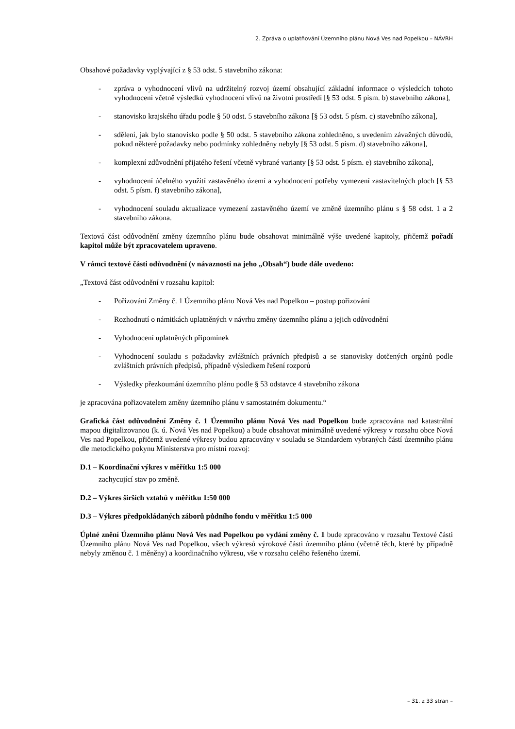2. Zpráva o uplatňování Územního plánu Nová Ves nad Popelkou – NÁVRH
Obsahové požadavky vyplývající z § 53 odst. 5 stavebního zákona:
- zpráva o vyhodnocení vlivů na udržitelný rozvoj území obsahující základní informace o výsledcích tohoto vyhodnocení včetně výsledků vyhodnocení vlivů na životní prostředí [§ 53 odst. 5 písm. b) stavebního zákona],
- stanovisko krajského úřadu podle § 50 odst. 5 stavebního zákona [§ 53 odst. 5 písm. c) stavebního zákona],
- sdělení, jak bylo stanovisko podle § 50 odst. 5 stavebního zákona zohledněno, s uvedením závažných důvodů, pokud některé požadavky nebo podmínky zohledněny nebyly [§ 53 odst. 5 písm. d) stavebního zákona],
- komplexní zdůvodnění přijatého řešení včetně vybrané varianty [§ 53 odst. 5 písm. e) stavebního zákona],
- vyhodnocení účelného využití zastavěného území a vyhodnocení potřeby vymezení zastavitelných ploch [§ 53 odst. 5 písm. f) stavebního zákona],
- vyhodnocení souladu aktualizace vymezení zastavěného území ve změně územního plánu s § 58 odst. 1 a 2 stavebního zákona.
Textová část odůvodnění změny územního plánu bude obsahovat minimálně výše uvedené kapitoly, přičemž pořadí kapitol může být zpracovatelem upraveno.
V rámci textové části odůvodnění (v návaznosti na jeho „Obsah“) bude dále uvedeno:
„Textová část odůvodnění v rozsahu kapitol:
- Pořizování Změny č. 1 Územního plánu Nová Ves nad Popelkou – postup pořizování
- Rozhodnutí o námitkách uplatněných v návrhu změny územního plánu a jejich odůvodnění
- Vyhodnocení uplatněných připomínek
- Vyhodnocení souladu s požadavky zvláštních právních předpisů a se stanovisky dotčených orgánů podle zvláštních právních předpisů, případně výsledkem řešení rozporů
- Výsledky přezkoumání územního plánu podle § 53 odstavce 4 stavebního zákona
je zpracována pořizovatelem změny územního plánu v samostatném dokumentu.“
Grafická část odůvodnění Změny č. 1 Územního plánu Nová Ves nad Popelkou bude zpracována nad katastrální mapou digitalizovanou (k. ú. Nová Ves nad Popelkou) a bude obsahovat minimálně uvedené výkresy v rozsahu obce Nová Ves nad Popelkou, přičemž uvedené výkresy budou zpracovány v souladu se Standardem vybraných částí územního plánu dle metodického pokynu Ministerstva pro místní rozvoj:
D.1 – Koordinační výkres v měřítku 1:5 000
zachycující stav po změně.
D.2 – Výkres širších vztahů v měřítku 1:50 000
D.3 – Výkres předpokládaných záborů půdního fondu v měřítku 1:5 000
Úplné znění Územního plánu Nová Ves nad Popelkou po vydání změny č. 1 bude zpracováno v rozsahu Textové části Územního plánu Nová Ves nad Popelkou, všech výkresů výrokové části územního plánu (včetně těch, které by případně nebyly změnou č. 1 měněny) a koordinačního výkresu, vše v rozsahu celého řešeného území.
– 31. z 33 stran –